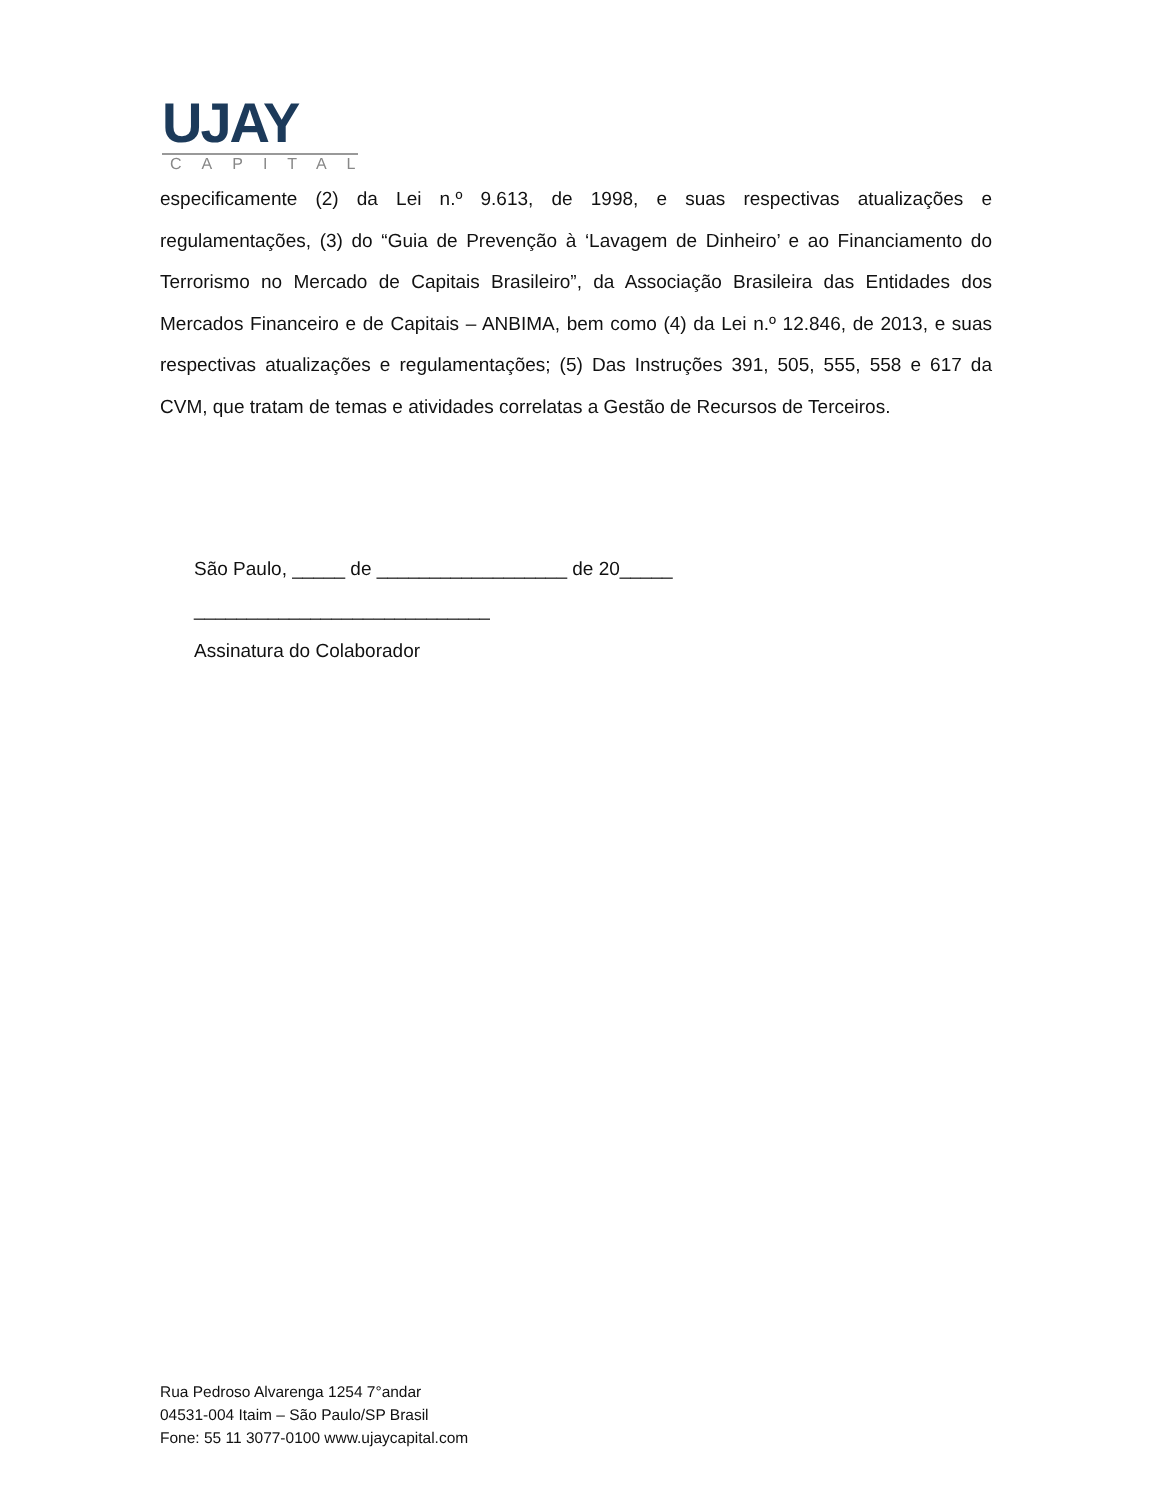UJAY
CAPITAL
especificamente (2) da Lei n.º 9.613, de 1998, e suas respectivas atualizações e regulamentações, (3) do “Guia de Prevenção à ‘Lavagem de Dinheiro’ e ao Financiamento do Terrorismo no Mercado de Capitais Brasileiro”, da Associação Brasileira das Entidades dos Mercados Financeiro e de Capitais – ANBIMA, bem como (4) da Lei n.º 12.846, de 2013, e suas respectivas atualizações e regulamentações; (5) Das Instruções 391, 505, 555, 558 e 617 da CVM, que tratam de temas e atividades correlatas a Gestão de Recursos de Terceiros.
São Paulo, _____ de __________________ de 20_____
____________________________
Assinatura do Colaborador
Rua Pedroso Alvarenga 1254 7°andar
04531-004 Itaim – São Paulo/SP Brasil
Fone: 55 11 3077-0100 www.ujaycapital.com